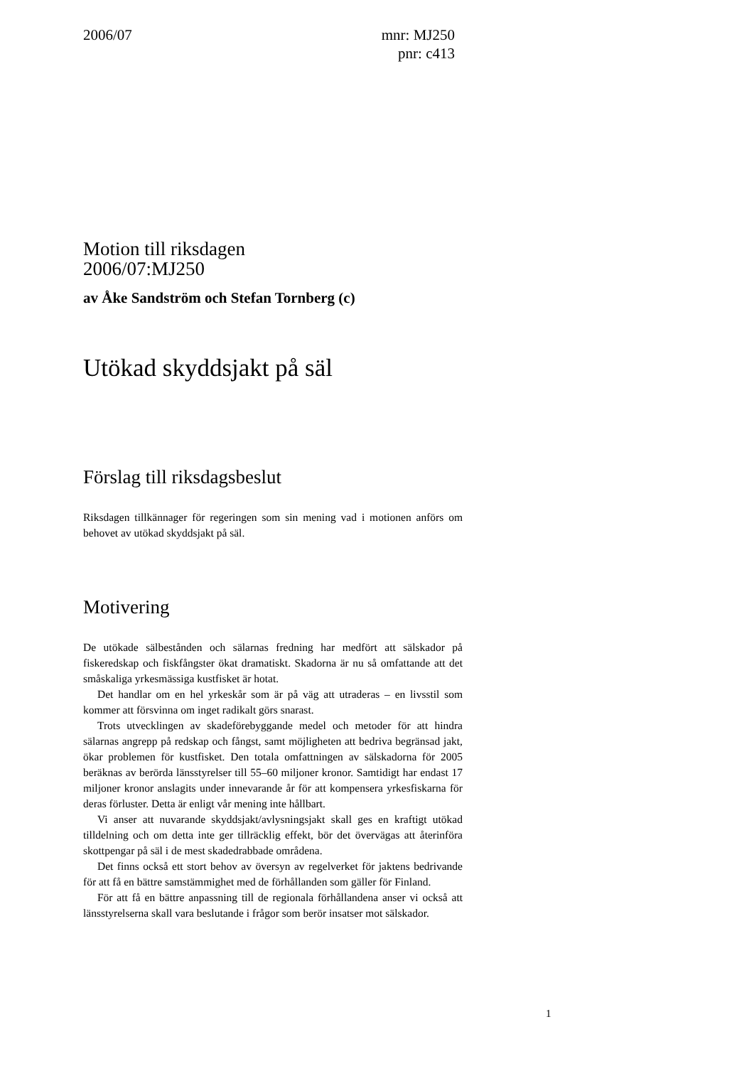2006/07 mnr: MJ250
pnr: c413
Motion till riksdagen
2006/07:MJ250
av Åke Sandström och Stefan Tornberg (c)
Utökad skyddsjakt på säl
Förslag till riksdagsbeslut
Riksdagen tillkännager för regeringen som sin mening vad i motionen anförs om behovet av utökad skyddsjakt på säl.
Motivering
De utökade sälbestånden och sälarnas fredning har medfört att sälskador på fiskeredskap och fiskfångster ökat dramatiskt. Skadorna är nu så omfattande att det småskaliga yrkesmässiga kustfisket är hotat.
Det handlar om en hel yrkeskår som är på väg att utraderas – en livsstil som kommer att försvinna om inget radikalt görs snarast.
Trots utvecklingen av skadeförebyggande medel och metoder för att hindra sälarnas angrepp på redskap och fångst, samt möjligheten att bedriva begränsad jakt, ökar problemen för kustfisket. Den totala omfattningen av sälskadorna för 2005 beräknas av berörda länsstyrelser till 55–60 miljoner kronor. Samtidigt har endast 17 miljoner kronor anslagits under innevarande år för att kompensera yrkesfiskarna för deras förluster. Detta är enligt vår mening inte hållbart.
Vi anser att nuvarande skyddsjakt/avlysningsjakt skall ges en kraftigt utökad tilldelning och om detta inte ger tillräcklig effekt, bör det övervägas att återinföra skottpengar på säl i de mest skadedrabbade områdena.
Det finns också ett stort behov av översyn av regelverket för jaktens bedrivande för att få en bättre samstämmighet med de förhållanden som gäller för Finland.
För att få en bättre anpassning till de regionala förhållandena anser vi också att länsstyrelserna skall vara beslutande i frågor som berör insatser mot sälskador.
1